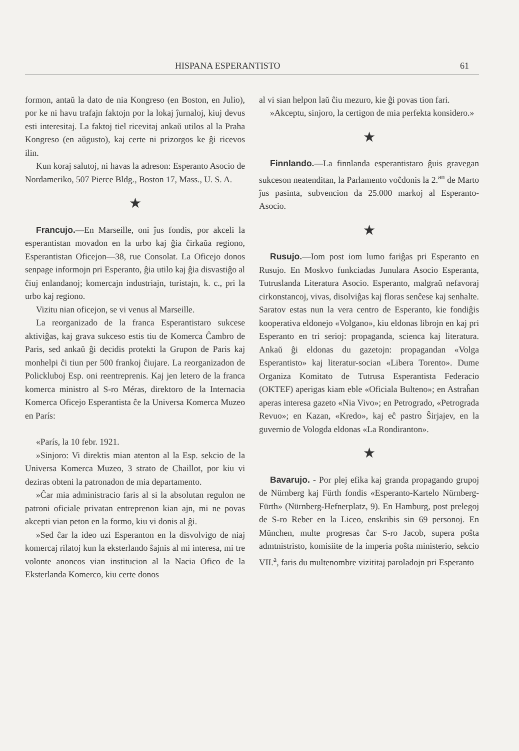HISPANA ESPERANTISTO 61
formon, antaŭ la dato de nia Kongreso (en Boston, en Julio), por ke ni havu trafajn faktojn por la lokaj ĵurnaloj, kiuj devus esti interesitaj. La faktoj tiel ricevitaj ankaŭ utilos al la Praha Kongreso (en aŭgusto), kaj certe ni prizorgos ke ĝi ricevos ilin.
Kun koraj salutoj, ni havas la adreson: Esperanto Asocio de Nordameriko, 507 Pierce Bldg., Boston 17, Mass., U. S. A.
★
Francujo.—En Marseille, oni ĵus fondis, por akceli la esperantistan movadon en la urbo kaj ĝia ĉirkaŭa regiono, Esperantistan Oficejon—38, rue Consolat. La Oficejo donos senpage informojn pri Esperanto, ĝia utilo kaj ĝia disvastiĝo al ĉiuj enlandanoj; komercajn industriajn, turistajn, k. c., pri la urbo kaj regiono.
Vizitu nian oficejon, se vi venus al Marseille.
La reorganizado de la franca Esperantistaro sukcese aktiviĝas, kaj grava sukceso estis tiu de Komerca Ĉambro de Paris, sed ankaŭ ĝi decidis protekti la Grupon de Paris kaj monhelpi ĉi tiun per 500 frankoj ĉiujare. La reorganizadon de Polickluboj Esp. oni reentreprenis. Kaj jen letero de la franca komerca ministro al S-ro Méras, direktoro de la Internacia Komerca Oficejo Esperantista ĉe la Universa Komerca Muzeo en París:
«París, la 10 febr. 1921.
»Sinjoro: Vi direktis mian atenton al la Esp. sekcio de la Universa Komerca Muzeo, 3 strato de Chaillot, por kiu vi deziras obteni la patronadon de mia departamento.
»Ĉar mia administracio faris al si la absolutan regulon ne patroni oficiale privatan entreprenon kian ajn, mi ne povas akcepti vian peton en la formo, kiu vi donis al ĝi.
»Sed ĉar la ideo uzi Esperanton en la disvolvigo de niaj komercaj rilatoj kun la eksterlando ŝajnis al mi interesa, mi tre volonte anoncos vian institucion al la Nacia Ofico de la Eksterlanda Komerco, kiu certe donos
al vi sian helpon laŭ ĉiu mezuro, kie ĝi povas tion fari.
»Akceptu, sinjoro, la certigon de mia perfekta konsidero.»
★
Finnlando.—La finnlanda esperantistaro ĝuis gravegan sukceson neatenditan, la Parlamento voĉdonis la 2.<sup>an</sup> de Marto ĵus pasinta, subvencion da 25.000 markoj al Esperanto-Asocio.
★
Rusujo.—Iom post iom lumo fariĝas pri Esperanto en Rusujo. En Moskvo funkciadas Junulara Asocio Esperanta, Tutruslanda Literatura Asocio. Esperanto, malgraŭ nefavoraj cirkonstancoj, vivas, disolviĝas kaj floras senĉese kaj senhalte. Saratov estas nun la vera centro de Esperanto, kie fondiĝis kooperativa eldonejo «Volgano», kiu eldonas librojn en kaj pri Esperanto en tri serioj: propaganda, scienca kaj literatura. Ankaŭ ĝi eldonas du gazetojn: propagandan «Volga Esperantisto» kaj literatur-socian «Libera Torento». Dume Organiza Komitato de Tutrusa Esperantista Federacio (OKTEF) aperigas kiam eble «Oficiala Bulteno»; en Astraĥan aperas interesa gazeto «Nia Vivo»; en Petrogrado, «Petrograda Revuo»; en Kazan, «Kredo», kaj eĉ pastro Ŝirjajev, en la guvernio de Vologda eldonas «La Rondiranton».
★
Bavarujo. - Por plej efika kaj granda propagando grupoj de Nürnberg kaj Fürth fondis «Esperanto-Kartelo Nürnberg-Fürth» (Nürnberg-Hefnerplatz, 9). En Hamburg, post prelegoj de S-ro Reber en la Liceo, enskribis sin 69 personoj. En München, multe progresas ĉar S-ro Jacob, supera poŝta admtnistristo, komisiite de la imperia poŝta ministerio, sekcio VII.<sup>a</sup>, faris du multenombre vizititaj paroladojn pri Esperanto